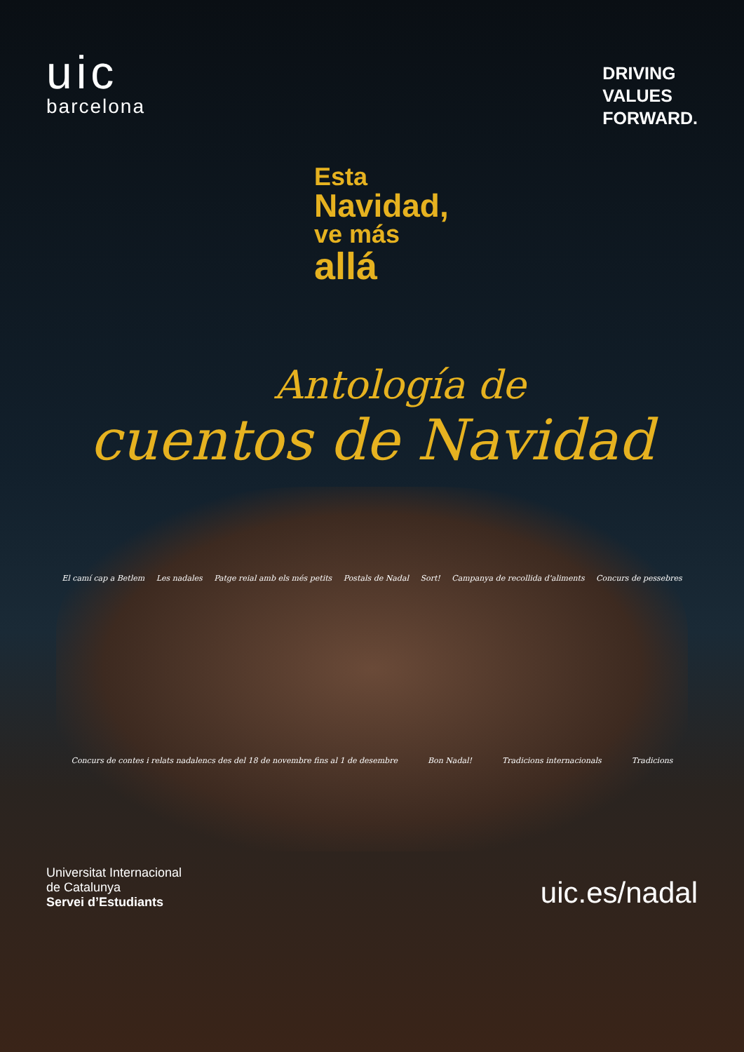uic
barcelona
DRIVING
VALUES
FORWARD.
Esta
Navidad,
ve más
allá
Antología de
cuentos de Navidad
El camí cap a Betlem Les nadales Patge reial amb els més petits Postals de Nadal Sort! Campanya de recollida d'aliments Concurs de pessebres Concurs de contes i relats nadalencs des del 18 de novembre fins al 1 de desembre Bon Nadal! Tradicions internacionals Tradicions
Universitat Internacional
de Catalunya
Servei d’Estudiants
uic.es/nadal